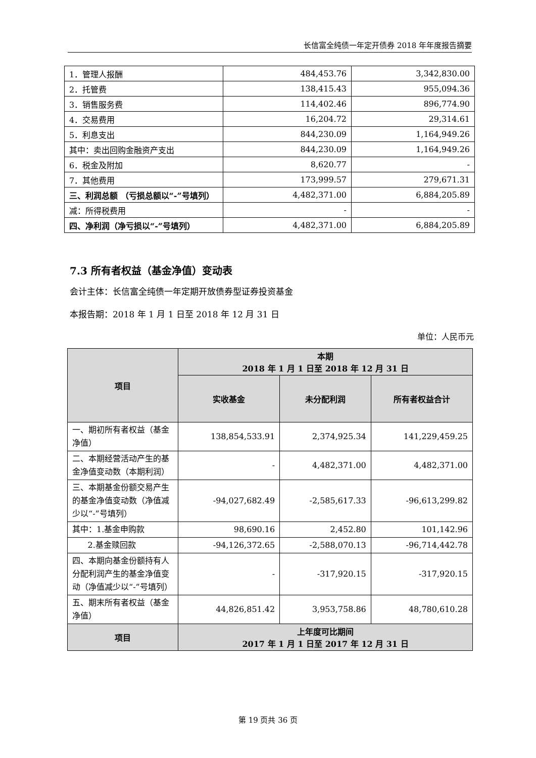长信富全纯债一年定开债券 2018 年年度报告摘要
| 1．管理人报酬 | 484,453.76 | 3,342,830.00 |
| 2．托管费 | 138,415.43 | 955,094.36 |
| 3．销售服务费 | 114,402.46 | 896,774.90 |
| 4．交易费用 | 16,204.72 | 29,314.61 |
| 5．利息支出 | 844,230.09 | 1,164,949.26 |
| 其中：卖出回购金融资产支出 | 844,230.09 | 1,164,949.26 |
| 6．税金及附加 | 8,620.77 | - |
| 7．其他费用 | 173,999.57 | 279,671.31 |
| 三、利润总额 （亏损总额以“-”号填列） | 4,482,371.00 | 6,884,205.89 |
| 减：所得税费用 | - | - |
| 四、净利润（净亏损以“-”号填列） | 4,482,371.00 | 6,884,205.89 |
7.3 所有者权益（基金净值）变动表
会计主体：长信富全纯债一年定期开放债券型证券投资基金
本报告期：2018 年 1 月 1 日至 2018 年 12 月 31 日
单位：人民币元
| 项目 | 本期 2018 年 1 月 1 日至 2018 年 12 月 31 日 | | |
| --- | --- | --- | --- |
| | 实收基金 | 未分配利润 | 所有者权益合计 |
| 一、期初所有者权益（基金净值） | 138,854,533.91 | 2,374,925.34 | 141,229,459.25 |
| 二、本期经营活动产生的基金净值变动数（本期利润） | - | 4,482,371.00 | 4,482,371.00 |
| 三、本期基金份额交易产生的基金净值变动数（净值减少以“-”号填列） | -94,027,682.49 | -2,585,617.33 | -96,613,299.82 |
| 其中：1.基金申购款 | 98,690.16 | 2,452.80 | 101,142.96 |
| 2.基金赎回款 | -94,126,372.65 | -2,588,070.13 | -96,714,442.78 |
| 四、本期向基金份额持有人分配利润产生的基金净值变动（净值减少以“-”号填列） | - | -317,920.15 | -317,920.15 |
| 五、期末所有者权益（基金净值） | 44,826,851.42 | 3,953,758.86 | 48,780,610.28 |
| 项目 | 上年度可比期间 2017 年 1 月 1 日至 2017 年 12 月 31 日 | | |
第 19 页共 36 页